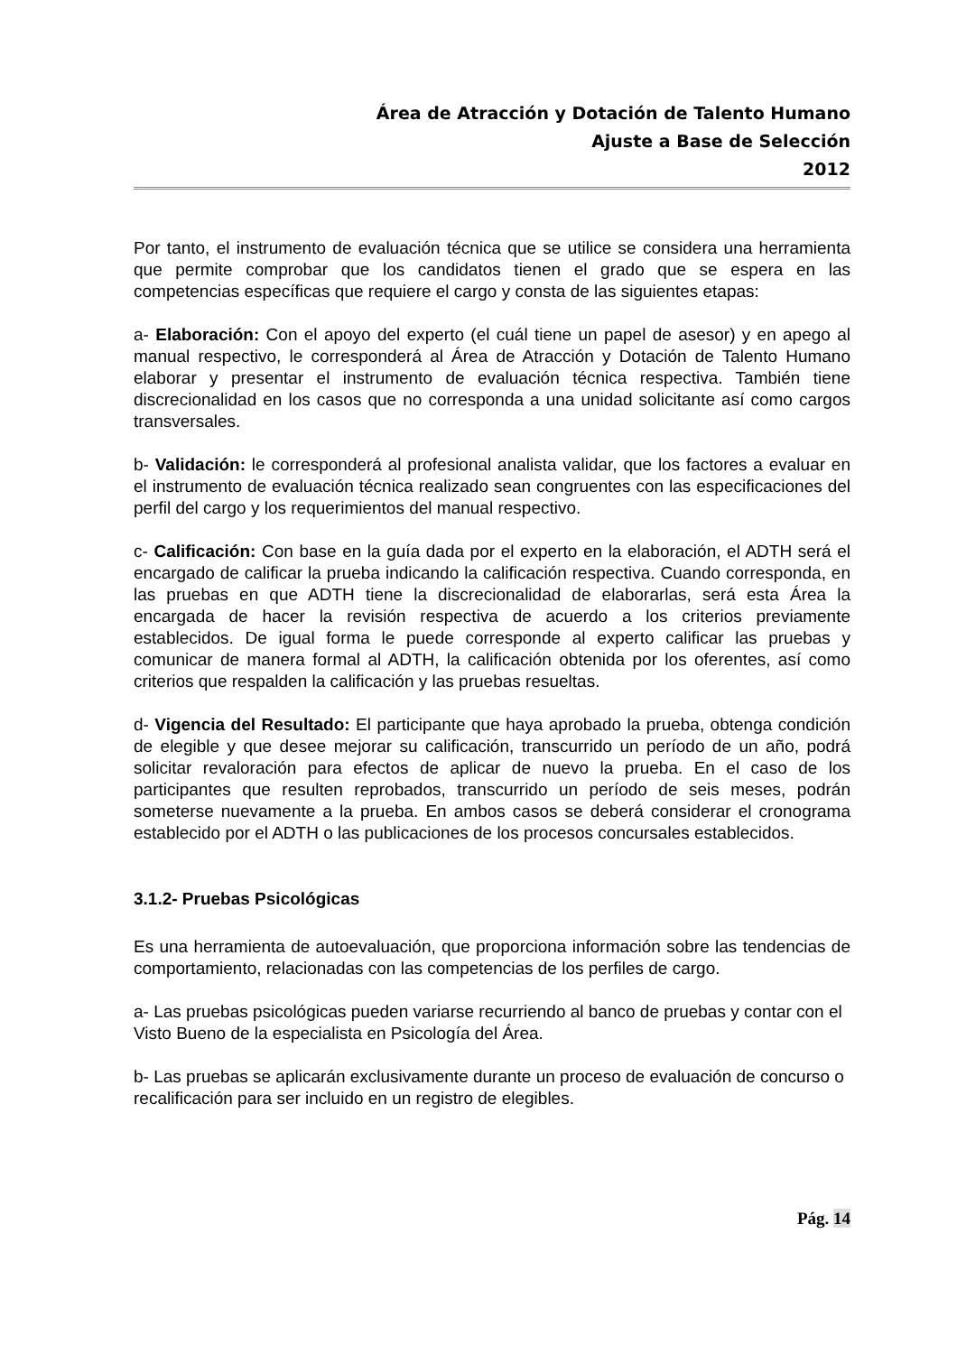Área de Atracción y Dotación de Talento Humano
Ajuste a Base de Selección
2012
Por tanto, el instrumento de evaluación técnica que se utilice se considera una herramienta que permite comprobar que los candidatos tienen el grado que se espera en las competencias específicas que requiere el cargo y consta de las siguientes etapas:
a- Elaboración: Con el apoyo del experto (el cuál tiene un papel de asesor) y en apego al manual respectivo, le corresponderá al Área de Atracción y Dotación de Talento Humano elaborar y presentar el instrumento de evaluación técnica respectiva. También tiene discrecionalidad en los casos que no corresponda a una unidad solicitante así como cargos transversales.
b- Validación: le corresponderá al profesional analista validar, que los factores a evaluar en el instrumento de evaluación técnica realizado sean congruentes con las especificaciones del perfil del cargo y los requerimientos del manual respectivo.
c- Calificación: Con base en la guía dada por el experto en la elaboración, el ADTH será el encargado de calificar la prueba indicando la calificación respectiva. Cuando corresponda, en las pruebas en que ADTH tiene la discrecionalidad de elaborarlas, será esta Área la encargada de hacer la revisión respectiva de acuerdo a los criterios previamente establecidos. De igual forma le puede corresponde al experto calificar las pruebas y comunicar de manera formal al ADTH, la calificación obtenida por los oferentes, así como criterios que respalden la calificación y las pruebas resueltas.
d- Vigencia del Resultado: El participante que haya aprobado la prueba, obtenga condición de elegible y que desee mejorar su calificación, transcurrido un período de un año, podrá solicitar revaloración para efectos de aplicar de nuevo la prueba. En el caso de los participantes que resulten reprobados, transcurrido un período de seis meses, podrán someterse nuevamente a la prueba. En ambos casos se deberá considerar el cronograma establecido por el ADTH o las publicaciones de los procesos concursales establecidos.
3.1.2- Pruebas Psicológicas
Es una herramienta de autoevaluación, que proporciona información sobre las tendencias de comportamiento, relacionadas con las competencias de los perfiles de cargo.
a- Las pruebas psicológicas pueden variarse recurriendo al banco de pruebas y contar con el Visto Bueno de la especialista en Psicología del Área.
b- Las pruebas se aplicarán exclusivamente durante un proceso de evaluación de concurso o recalificación para ser incluido en un registro de elegibles.
Pág. 14